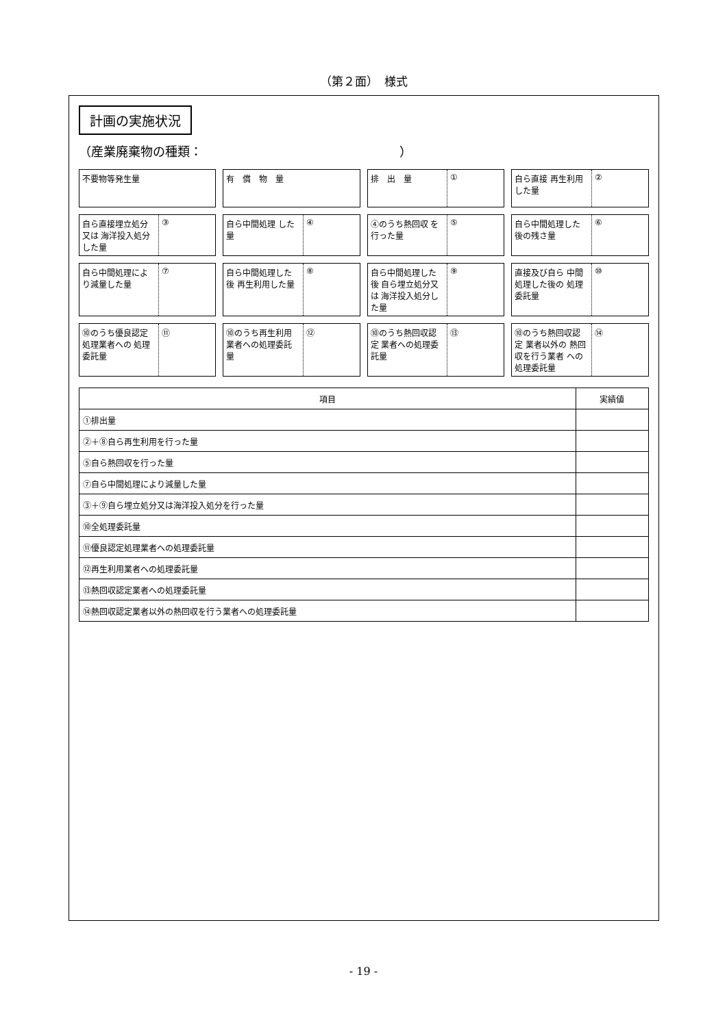（第２面）　様式
計画の実施状況
（産業廃棄物の種類：　　　　　　　　　　　　　　　　）
不要物等発生量
有　償　物　量
排　出　量 ①
自ら直接 再生利用した量 ②
自ら直接埋立処分又は 海洋投入処分した量
③
自ら中間処理 した量 ④
④のうち熱回収 を行った量 ⑤
自ら中間処理した 後の残さ量 ⑥
自ら中間処理によ り減量した量 ⑦
自ら中間処理した後 再生利用した量 ⑧
自ら中間処理した後 自ら埋立処分又は 海洋投入処分した量
⑨
直接及び自ら 中間処理した後の 処理委託量
⑩
⑩のうち優良認定 処理業者への 処理委託量
⑪
⑩のうち再生利用 業者への処理委託量 ⑫
⑩のうち熱回収認定 業者への処理委託量
⑬
⑩のうち熱回収認定 業者以外の 熱回収を行う業者 への処理委託量
⑭
| 項目 | 実績値 |
| --- | --- |
| ①排出量 | |
| ②＋⑧自ら再生利用を行った量 | |
| ⑤自ら熱回収を行った量 | |
| ⑦自ら中間処理により減量した量 | |
| ③＋⑨自ら埋立処分又は海洋投入処分を行った量 | |
| ⑩全処理委託量 | |
| ⑪優良認定処理業者への処理委託量 | |
| ⑫再生利用業者への処理委託量 | |
| ⑬熱回収認定業者への処理委託量 | |
| ⑭熱回収認定業者以外の熱回収を行う業者への処理委託量 | |
- 19 -